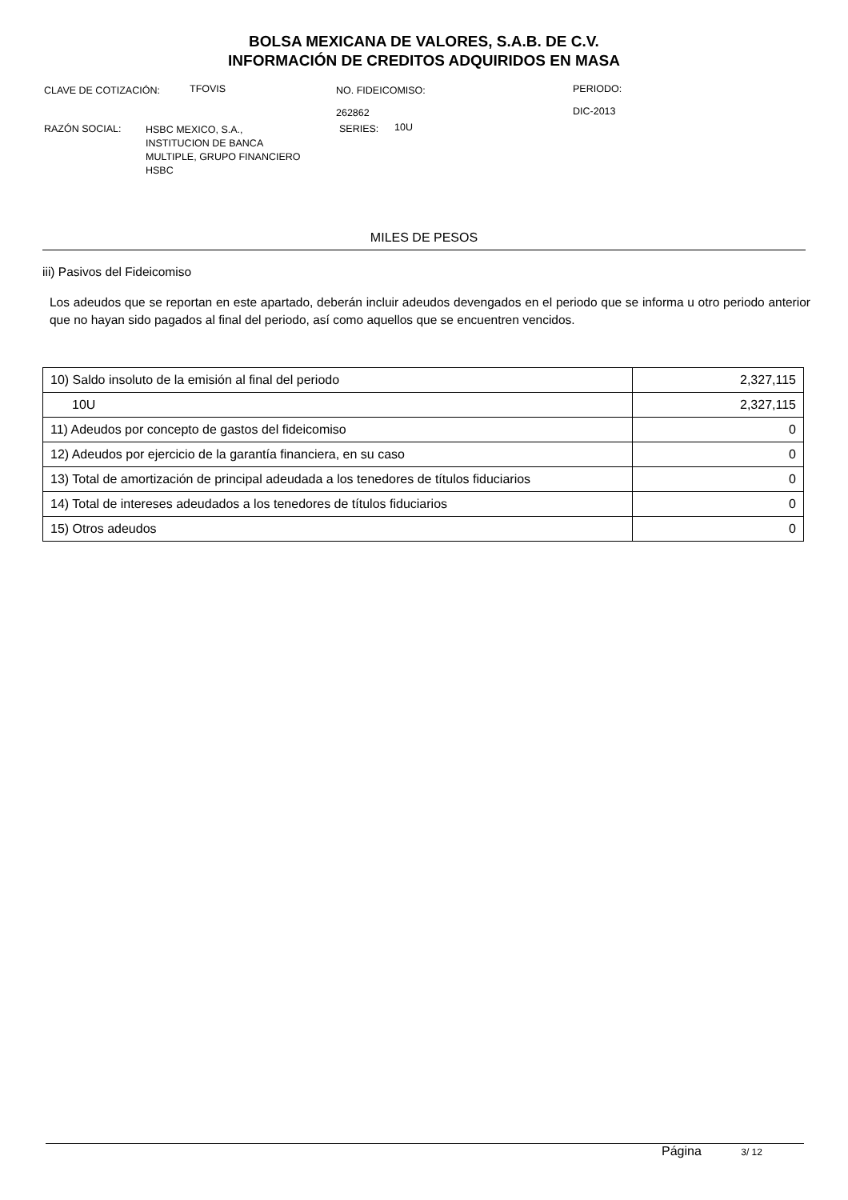BOLSA MEXICANA DE VALORES, S.A.B. DE C.V.
INFORMACIÓN DE CREDITOS ADQUIRIDOS EN MASA
CLAVE DE COTIZACIÓN: TFOVIS
NO. FIDEICOMISO:
262862
PERIODO:
DIC-2013
RAZÓN SOCIAL:
HSBC MEXICO, S.A.,
INSTITUCION DE BANCA
MULTIPLE, GRUPO FINANCIERO
HSBC
SERIES: 10U
MILES DE PESOS
iii) Pasivos del Fideicomiso
Los adeudos que se reportan en este apartado, deberán incluir adeudos devengados en el periodo que se informa u otro periodo anterior que no hayan sido pagados al final del periodo, así como aquellos que se encuentren vencidos.
| 10) Saldo insoluto de la emisión al final del periodo | 2,327,115 |
| 10U | 2,327,115 |
| 11) Adeudos por concepto de gastos del fideicomiso | 0 |
| 12) Adeudos por ejercicio de la garantía financiera, en su caso | 0 |
| 13) Total de amortización de principal adeudada a los tenedores de títulos fiduciarios | 0 |
| 14) Total de intereses adeudados a los tenedores de títulos fiduciarios | 0 |
| 15) Otros adeudos | 0 |
Página 3/ 12